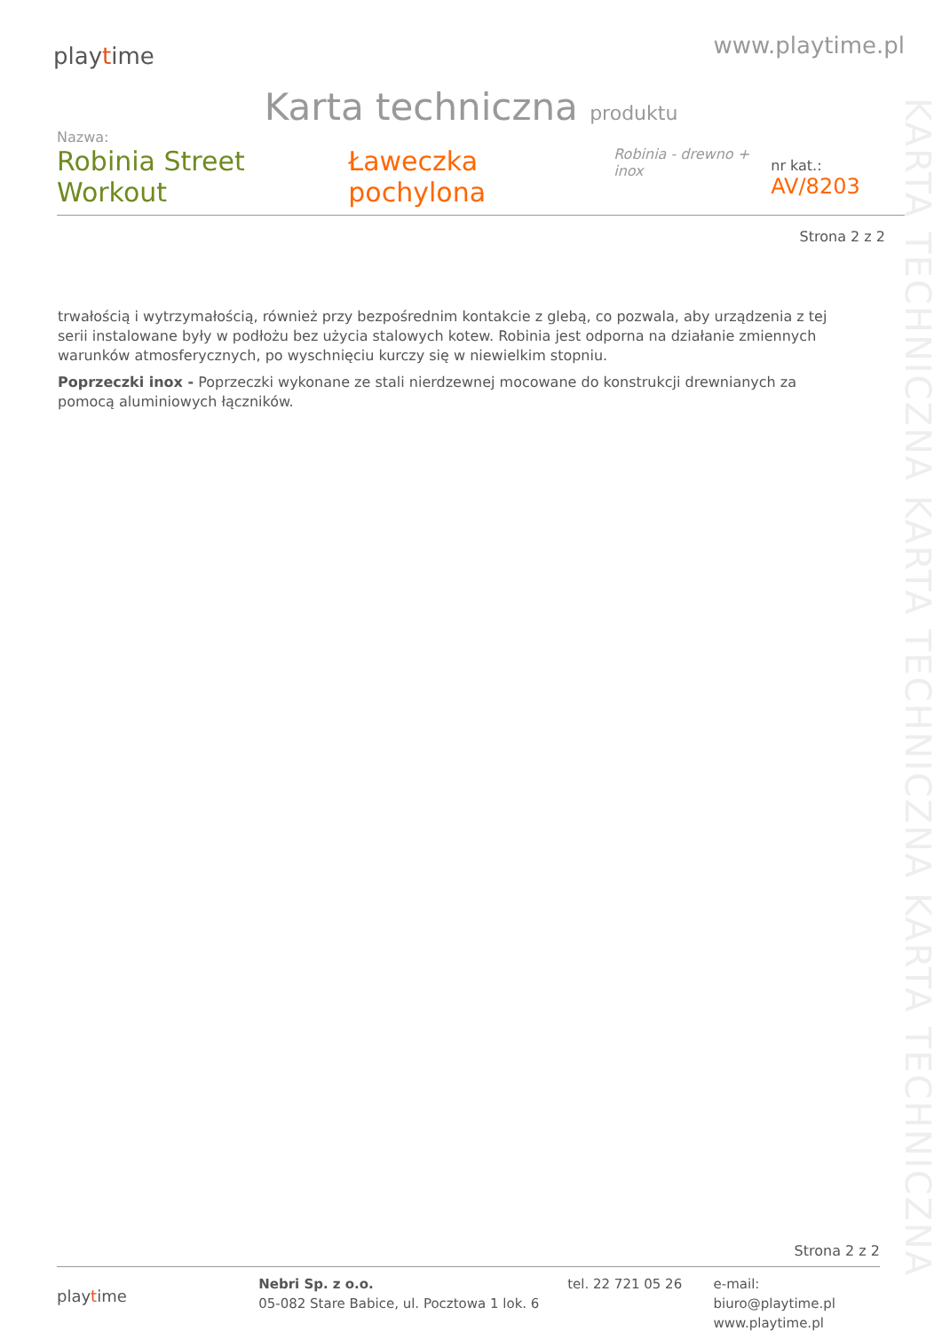playtime
www.playtime.pl
Karta techniczna produktu
Nazwa:
Robinia Street Workout Ławeczka pochylona Robinia - drewno + inox nr kat.: AV/8203
Strona 2 z 2
trwałością i wytrzymałością, również przy bezpośrednim kontakcie z glebą, co pozwala, aby urządzenia z tej serii instalowane były w podłożu bez użycia stalowych kotew. Robinia jest odporna na działanie zmiennych warunków atmosferycznych, po wyschnięciu kurczy się w niewielkim stopniu.
Poprzeczki inox - Poprzeczki wykonane ze stali nierdzewnej mocowane do konstrukcji drewnianych za pomocą aluminiowych łączników.
KARTA TECHNICZNA KARTA TECHNICZNA KARTA TECHNICZNA
Strona 2 z 2
playtime
Nebri Sp. z o.o.
05-082 Stare Babice, ul. Pocztowa 1 lok. 6
tel. 22 721 05 26 e-mail: biuro@playtime.pl
www.playtime.pl